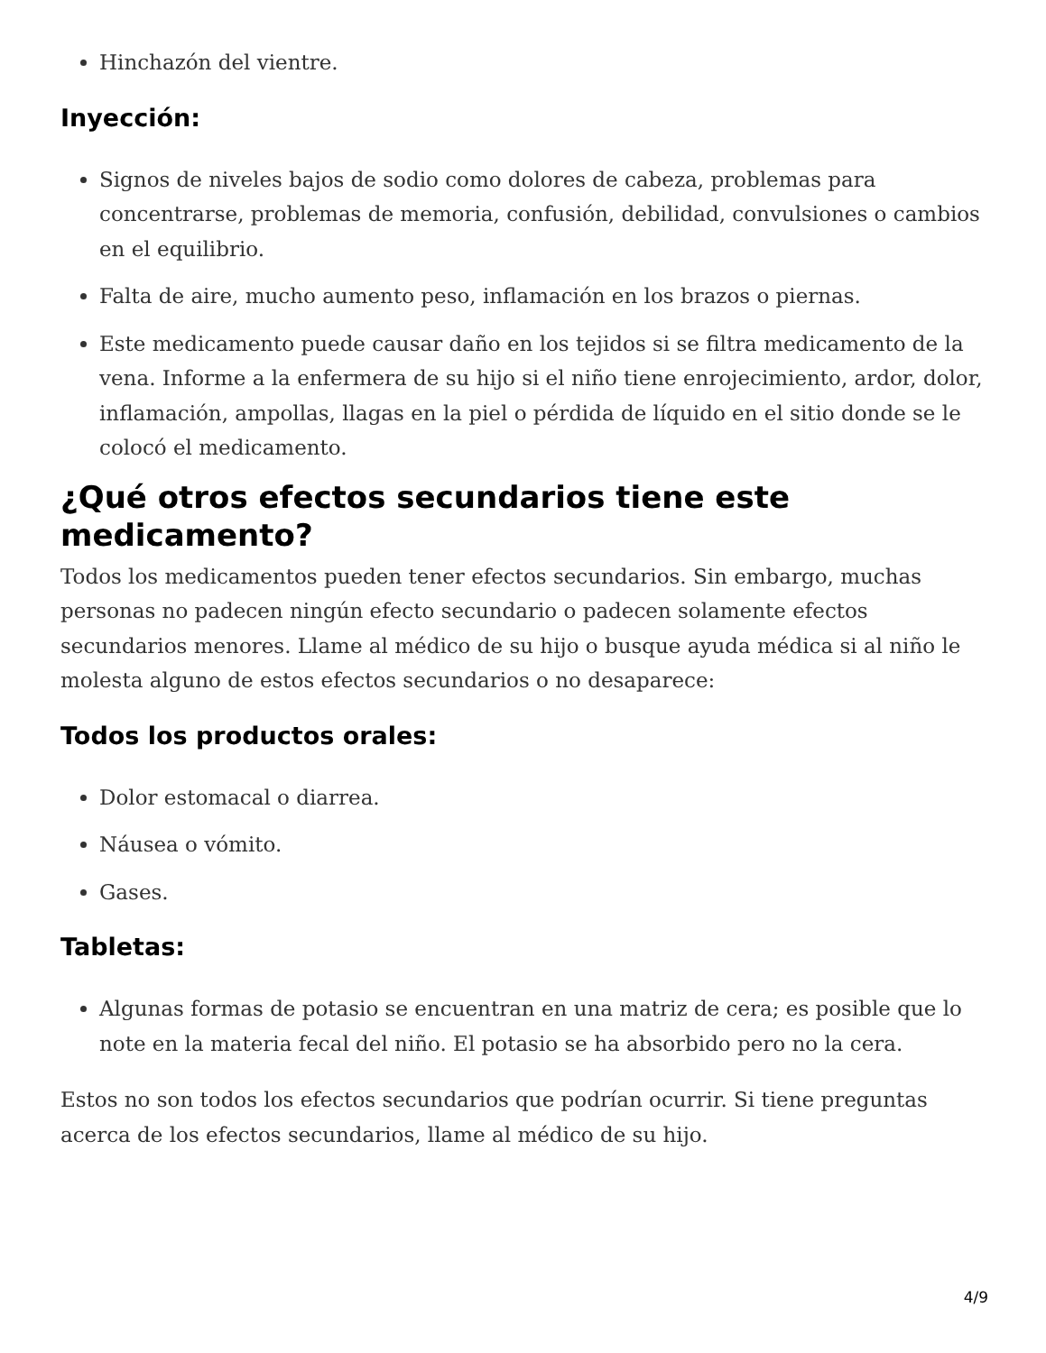Hinchazón del vientre.
Inyección:
Signos de niveles bajos de sodio como dolores de cabeza, problemas para concentrarse, problemas de memoria, confusión, debilidad, convulsiones o cambios en el equilibrio.
Falta de aire, mucho aumento peso, inflamación en los brazos o piernas.
Este medicamento puede causar daño en los tejidos si se filtra medicamento de la vena. Informe a la enfermera de su hijo si el niño tiene enrojecimiento, ardor, dolor, inflamación, ampollas, llagas en la piel o pérdida de líquido en el sitio donde se le colocó el medicamento.
¿Qué otros efectos secundarios tiene este medicamento?
Todos los medicamentos pueden tener efectos secundarios. Sin embargo, muchas personas no padecen ningún efecto secundario o padecen solamente efectos secundarios menores. Llame al médico de su hijo o busque ayuda médica si al niño le molesta alguno de estos efectos secundarios o no desaparece:
Todos los productos orales:
Dolor estomacal o diarrea.
Náusea o vómito.
Gases.
Tabletas:
Algunas formas de potasio se encuentran en una matriz de cera; es posible que lo note en la materia fecal del niño. El potasio se ha absorbido pero no la cera.
Estos no son todos los efectos secundarios que podrían ocurrir. Si tiene preguntas acerca de los efectos secundarios, llame al médico de su hijo.
4/9